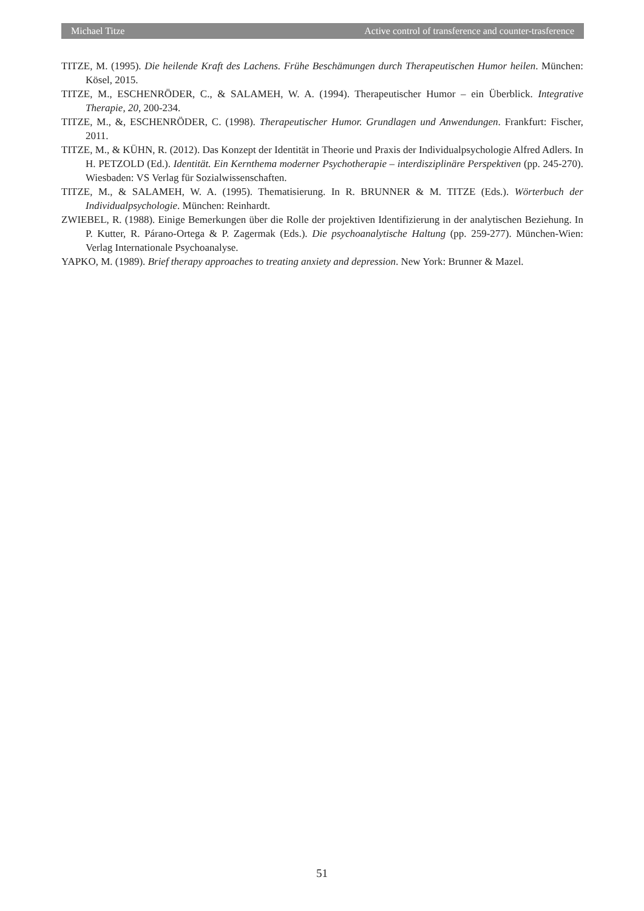Michael Titze Active control of transference and counter-trasference
TITZE, M. (1995). Die heilende Kraft des Lachens. Frühe Beschämungen durch Therapeutischen Humor heilen. München: Kösel, 2015.
TITZE, M., ESCHENRÖDER, C., & SALAMEH, W. A. (1994). Therapeutischer Humor – ein Überblick. Integrative Therapie, 20, 200-234.
TITZE, M., &, ESCHENRÖDER, C. (1998). Therapeutischer Humor. Grundlagen und Anwendungen. Frankfurt: Fischer, 2011.
TITZE, M., & KÜHN, R. (2012). Das Konzept der Identität in Theorie und Praxis der Individualpsychologie Alfred Adlers. In H. PETZOLD (Ed.). Identität. Ein Kernthema moderner Psychotherapie – interdisziplinäre Perspektiven (pp. 245-270). Wiesbaden: VS Verlag für Sozialwissenschaften.
TITZE, M., & SALAMEH, W. A. (1995). Thematisierung. In R. BRUNNER & M. TITZE (Eds.). Wörterbuch der Individualpsychologie. München: Reinhardt.
ZWIEBEL, R. (1988). Einige Bemerkungen über die Rolle der projektiven Identifizierung in der analytischen Beziehung. In P. Kutter, R. Párano-Ortega & P. Zagermak (Eds.). Die psychoanalytische Haltung (pp. 259-277). München-Wien: Verlag Internationale Psychoanalyse.
YAPKO, M. (1989). Brief therapy approaches to treating anxiety and depression. New York: Brunner & Mazel.
51